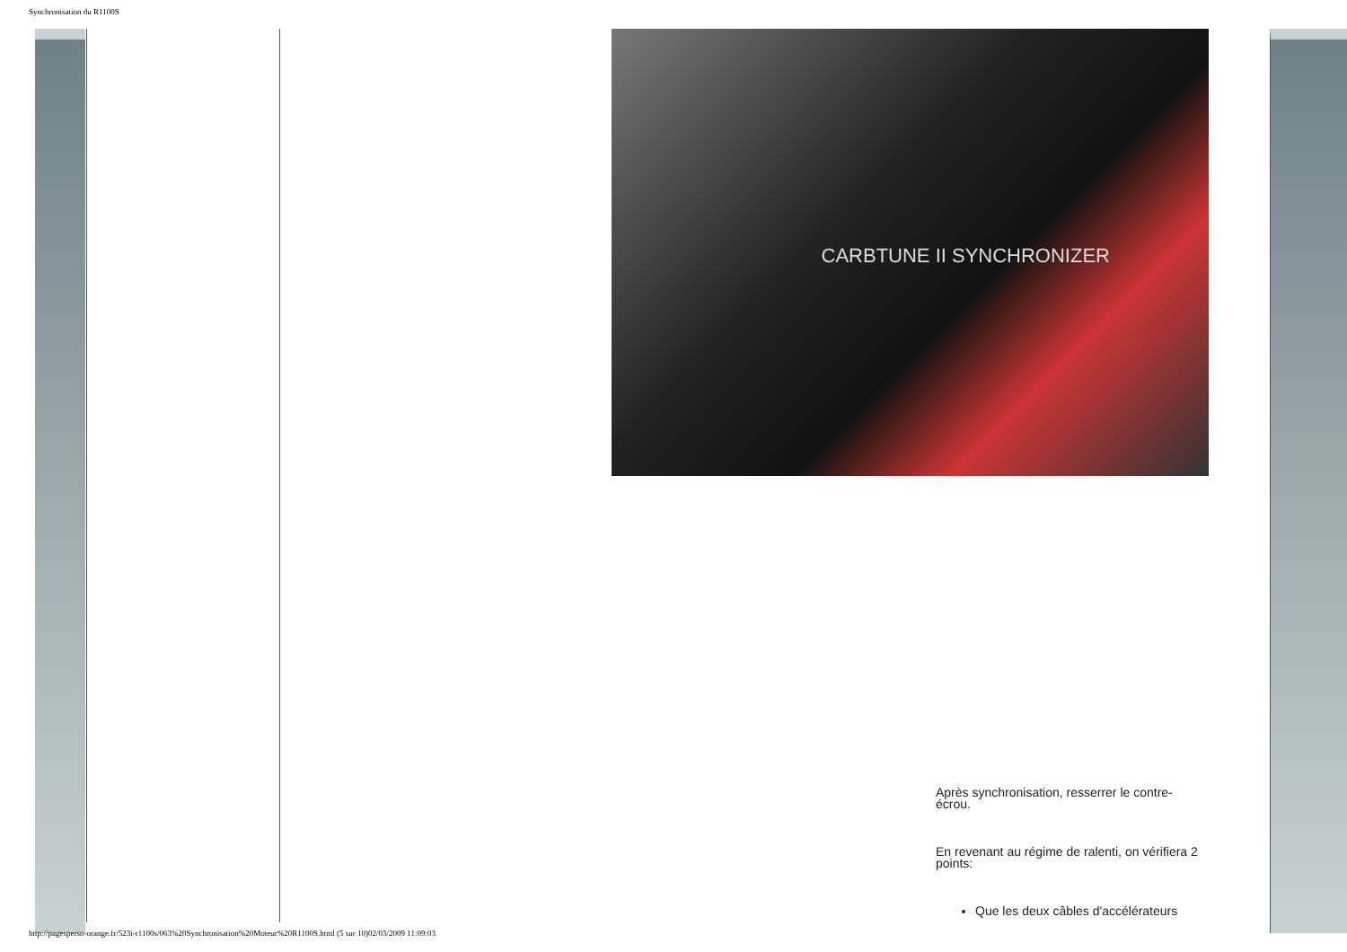Synchronisation du R1100S
CARBTUNE II SYNCHRONIZER
Après synchronisation, resserrer le contre-écrou.
En revenant au régime de ralenti, on vérifiera 2 points:
Que les deux câbles d'accélérateurs
http://pagesperso-orange.fr/523i-r1100s/063%20Synchronisation%20Moteur%20R1100S.html (5 sur 10)02/03/2009 11:09:03